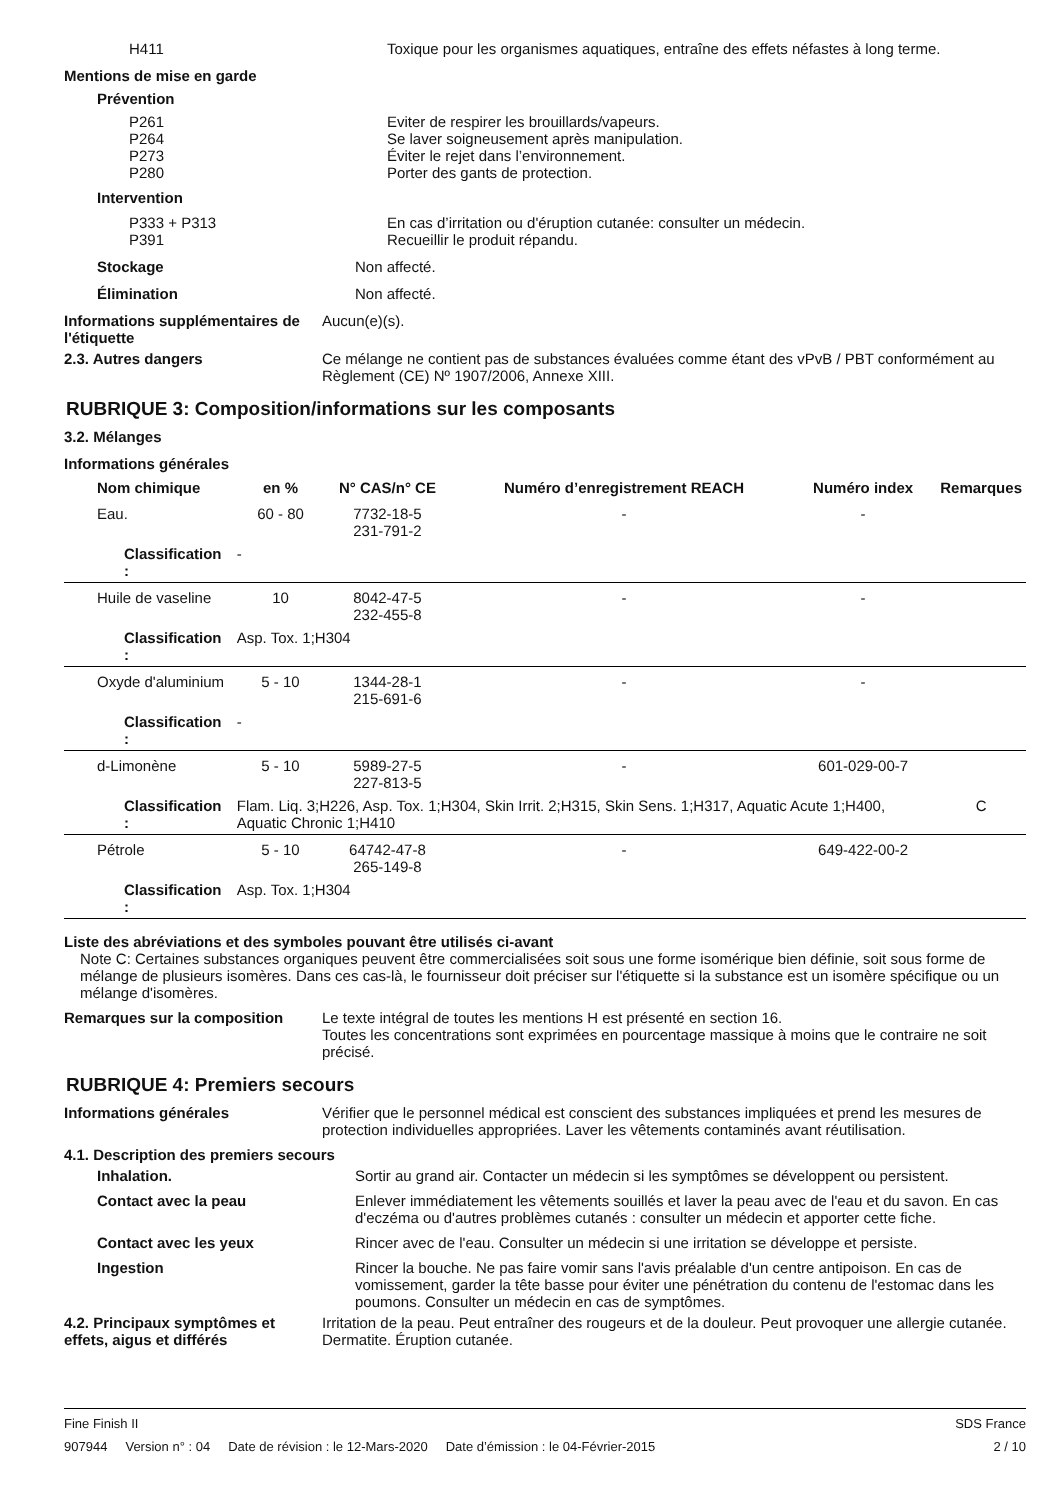H411 Toxique pour les organismes aquatiques, entraîne des effets néfastes à long terme.
Mentions de mise en garde
Prévention
P261
P264
P273
P280
Eviter de respirer les brouillards/vapeurs.
Se laver soigneusement après manipulation.
Éviter le rejet dans l’environnement.
Porter des gants de protection.
Intervention
P333 + P313
P391
En cas d’irritation ou d'éruption cutanée: consulter un médecin.
Recueillir le produit répandu.
Stockage Non affecté.
Élimination Non affecté.
Informations supplémentaires de l'étiquette
Aucun(e)(s).
2.3. Autres dangers Ce mélange ne contient pas de substances évaluées comme étant des vPvB / PBT conformément au Règlement (CE) Nº 1907/2006, Annexe XIII.
RUBRIQUE 3: Composition/informations sur les composants
3.2. Mélanges
Informations générales
| Nom chimique | | en % | N° CAS/n° CE | Numéro d’enregistrement REACH | Numéro index | Remarques |
| --- | --- | --- | --- | --- | --- | --- |
| Eau. | | 60 - 80 | 7732-18-5 231-791-2 | - | - | |
| Classification : | - | | | | | |
| Huile de vaseline | | 10 | 8042-47-5 232-455-8 | - | - | |
| Classification : | Asp. Tox. 1;H304 | | | | | |
| Oxyde d'aluminium | | 5 - 10 | 1344-28-1 215-691-6 | - | - | |
| Classification : | - | | | | | |
| d-Limonène | | 5 - 10 | 5989-27-5 227-813-5 | - | 601-029-00-7 | |
| Classification : | Flam. Liq. 3;H226, Asp. Tox. 1;H304, Skin Irrit. 2;H315, Skin Sens. 1;H317, Aquatic Acute 1;H400, Aquatic Chronic 1;H410 | | | | | C |
| Pétrole | | 5 - 10 | 64742-47-8 265-149-8 | - | 649-422-00-2 | |
| Classification : | Asp. Tox. 1;H304 | | | | | |
Liste des abréviations et des symboles pouvant être utilisés ci-avant
Note C: Certaines substances organiques peuvent être commercialisées soit sous une forme isomérique bien définie, soit sous forme de mélange de plusieurs isomères. Dans ces cas-là, le fournisseur doit préciser sur l'étiquette si la substance est un isomère spécifique ou un mélange d'isomères.
Remarques sur la composition Le texte intégral de toutes les mentions H est présenté en section 16.
Toutes les concentrations sont exprimées en pourcentage massique à moins que le contraire ne soit précisé.
RUBRIQUE 4: Premiers secours
Informations générales Vérifier que le personnel médical est conscient des substances impliquées et prend les mesures de protection individuelles appropriées. Laver les vêtements contaminés avant réutilisation.
4.1. Description des premiers secours
Inhalation. Sortir au grand air. Contacter un médecin si les symptômes se développent ou persistent.
Contact avec la peau Enlever immédiatement les vêtements souillés et laver la peau avec de l'eau et du savon. En cas d'eczéma ou d'autres problèmes cutanés : consulter un médecin et apporter cette fiche.
Contact avec les yeux Rincer avec de l'eau. Consulter un médecin si une irritation se développe et persiste.
Ingestion Rincer la bouche. Ne pas faire vomir sans l'avis préalable d'un centre antipoison. En cas de vomissement, garder la tête basse pour éviter une pénétration du contenu de l'estomac dans les poumons. Consulter un médecin en cas de symptômes.
4.2. Principaux symptômes et effets, aigus et différés
Irritation de la peau. Peut entraîner des rougeurs et de la douleur. Peut provoquer une allergie cutanée. Dermatite. Éruption cutanée.
Fine Finish II SDS France
907944 Version n° : 04 Date de révision : le 12-Mars-2020 Date d’émission : le 04-Février-2015 2 / 10